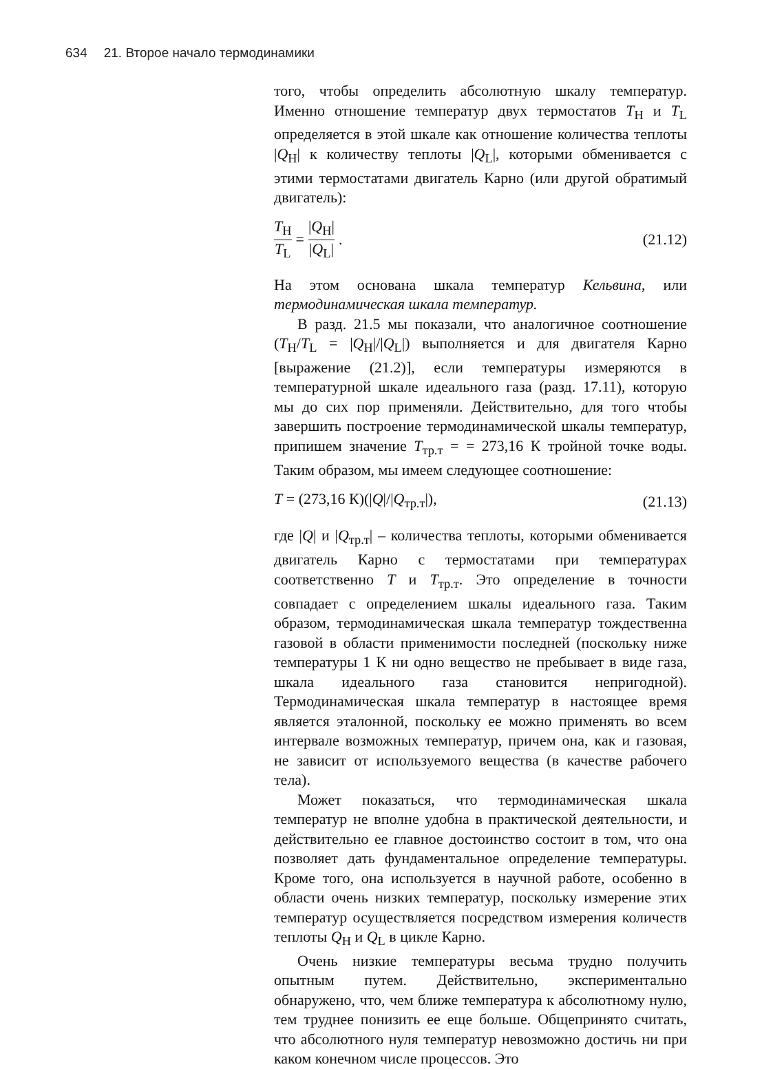634 21. Второе начало термодинамики
того, чтобы определить абсолютную шкалу температур. Именно отношение температур двух термостатов T<sub>H</sub> и T<sub>L</sub> определяется в этой шкале как отношение количества теплоты |Q<sub>H</sub>| к количеству теплоты |Q<sub>L</sub>|, которыми обменивается с этими термостатами двигатель Карно (или другой обратимый двигатель):
T<sub>H</sub> T<sub>L</sub> = |Q<sub>H</sub>| |Q<sub>L</sub>|. (21.12)
На этом основана шкала температур Кельвина, или термодинамическая шкала температур.
В разд. 21.5 мы показали, что аналогичное соотношение (T<sub>H</sub>/T<sub>L</sub> = |Q<sub>H</sub>|/|Q<sub>L</sub>|) выполняется и для двигателя Карно [выражение (21.2)], если температуры измеряются в температурной шкале идеального газа (разд. 17.11), которую мы до сих пор применяли. Действительно, для того чтобы завершить построение термодинамической шкалы температур, припишем значение T<sub>тр.т</sub> = = 273,16 К тройной точке воды. Таким образом, мы имеем следующее соотношение:
T = (273,16 К)(|Q|/|Q<sub>тр.т</sub>|), (21.13)
где |Q| и |Q<sub>тр.т</sub>| – количества теплоты, которыми обменивается двигатель Карно с термостатами при температурах соответственно T и T<sub>тр.т</sub>. Это определение в точности совпадает с определением шкалы идеального газа. Таким образом, термодинамическая шкала температур тождественна газовой в области применимости последней (поскольку ниже температуры 1 К ни одно вещество не пребывает в виде газа, шкала идеального газа становится непригодной). Термодинамическая шкала температур в настоящее время является эталонной, поскольку ее можно применять во всем интервале возможных температур, причем она, как и газовая, не зависит от используемого вещества (в качестве рабочего тела).
Может показаться, что термодинамическая шкала температур не вполне удобна в практической деятельности, и действительно ее главное достоинство состоит в том, что она позволяет дать фундаментальное определение температуры. Кроме того, она используется в научной работе, особенно в области очень низких температур, поскольку измерение этих температур осуществляется посредством измерения количеств теплоты Q<sub>H</sub> и Q<sub>L</sub> в цикле Карно.
Очень низкие температуры весьма трудно получить опытным путем. Действительно, экспериментально обнаружено, что, чем ближе температура к абсолютному нулю, тем труднее понизить ее еще больше. Общепринято считать, что абсолютного нуля температур невозможно достичь ни при каком конечном числе процессов. Это